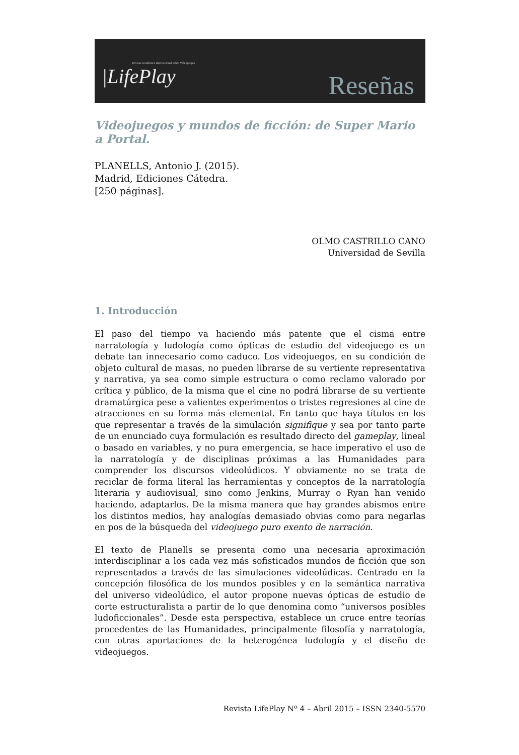Revista Académica Internacional sobre Videojuegos
|LifePlay
Reseñas
Videojuegos y mundos de ficción: de Super Mario a Portal.
PLANELLS, Antonio J. (2015).
Madrid, Ediciones Cátedra.
[250 páginas].
OLMO CASTRILLO CANO
Universidad de Sevilla
1. Introducción
El paso del tiempo va haciendo más patente que el cisma entre narratología y ludología como ópticas de estudio del videojuego es un debate tan innecesario como caduco. Los videojuegos, en su condición de objeto cultural de masas, no pueden librarse de su vertiente representativa y narrativa, ya sea como simple estructura o como reclamo valorado por crítica y público, de la misma que el cine no podrá librarse de su vertiente dramatúrgica pese a valientes experimentos o tristes regresiones al cine de atracciones en su forma más elemental. En tanto que haya títulos en los que representar a través de la simulación signifique y sea por tanto parte de un enunciado cuya formulación es resultado directo del gameplay, lineal o basado en variables, y no pura emergencia, se hace imperativo el uso de la narratología y de disciplinas próximas a las Humanidades para comprender los discursos videolúdicos. Y obviamente no se trata de reciclar de forma literal las herramientas y conceptos de la narratología literaria y audiovisual, sino como Jenkins, Murray o Ryan han venido haciendo, adaptarlos. De la misma manera que hay grandes abismos entre los distintos medios, hay analogías demasiado obvias como para negarlas en pos de la búsqueda del videojuego puro exento de narración.
El texto de Planells se presenta como una necesaria aproximación interdisciplinar a los cada vez más sofisticados mundos de ficción que son representados a través de las simulaciones videolúdicas. Centrado en la concepción filosófica de los mundos posibles y en la semántica narrativa del universo videolúdico, el autor propone nuevas ópticas de estudio de corte estructuralista a partir de lo que denomina como “universos posibles ludoficcionales”. Desde esta perspectiva, establece un cruce entre teorías procedentes de las Humanidades, principalmente filosofía y narratología, con otras aportaciones de la heterogénea ludología y el diseño de videojuegos.
Revista LifePlay Nº 4 – Abril 2015 – ISSN 2340-5570